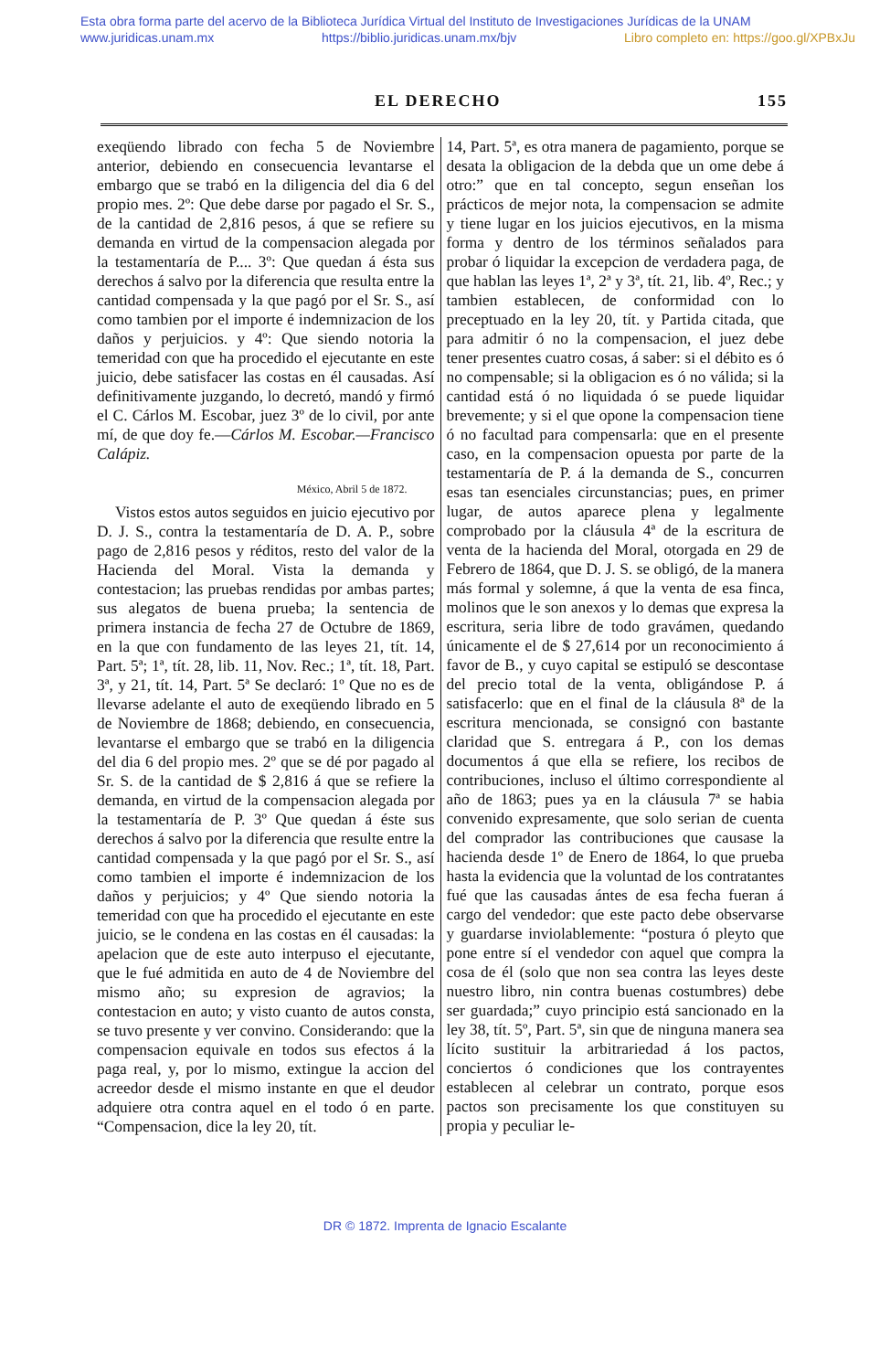Esta obra forma parte del acervo de la Biblioteca Jurídica Virtual del Instituto de Investigaciones Jurídicas de la UNAM
www.juridicas.unam.mx https://biblio.juridicas.unam.mx/bjv Libro completo en: https://goo.gl/XPBxJu
EL DERECHO 155
exeqüendo librado con fecha 5 de Noviembre anterior, debiendo en consecuencia levantarse el embargo que se trabó en la diligencia del dia 6 del propio mes. 2º: Que debe darse por pagado el Sr. S., de la cantidad de 2,816 pesos, á que se refiere su demanda en virtud de la compensacion alegada por la testamentaría de P.... 3º: Que quedan á ésta sus derechos á salvo por la diferencia que resulta entre la cantidad compensada y la que pagó por el Sr. S., así como tambien por el importe é indemnizacion de los daños y perjuicios. y 4º: Que siendo notoria la temeridad con que ha procedido el ejecutante en este juicio, debe satisfacer las costas en él causadas. Así definitivamente juzgando, lo decretó, mandó y firmó el C. Cárlos M. Escobar, juez 3º de lo civil, por ante mí, de que doy fe.—Cárlos M. Escobar.—Francisco Calápiz.
México, Abril 5 de 1872.
Vistos estos autos seguidos en juicio ejecutivo por D. J. S., contra la testamentaría de D. A. P., sobre pago de 2,816 pesos y réditos, resto del valor de la Hacienda del Moral. Vista la demanda y contestacion; las pruebas rendidas por ambas partes; sus alegatos de buena prueba; la sentencia de primera instancia de fecha 27 de Octubre de 1869, en la que con fundamento de las leyes 21, tít. 14, Part. 5ª; 1ª, tít. 28, lib. 11, Nov. Rec.; 1ª, tít. 18, Part. 3ª, y 21, tít. 14, Part. 5ª Se declaró: 1º Que no es de llevarse adelante el auto de exeqüendo librado en 5 de Noviembre de 1868; debiendo, en consecuencia, levantarse el embargo que se trabó en la diligencia del dia 6 del propio mes. 2º que se dé por pagado al Sr. S. de la cantidad de $ 2,816 á que se refiere la demanda, en virtud de la compensacion alegada por la testamentaría de P. 3º Que quedan á éste sus derechos á salvo por la diferencia que resulte entre la cantidad compensada y la que pagó por el Sr. S., así como tambien el importe é indemnizacion de los daños y perjuicios; y 4º Que siendo notoria la temeridad con que ha procedido el ejecutante en este juicio, se le condena en las costas en él causadas: la apelacion que de este auto interpuso el ejecutante, que le fué admitida en auto de 4 de Noviembre del mismo año; su expresion de agravios; la contestacion en auto; y visto cuanto de autos consta, se tuvo presente y ver convino. Considerando: que la compensacion equivale en todos sus efectos á la paga real, y, por lo mismo, extingue la accion del acreedor desde el mismo instante en que el deudor adquiere otra contra aquel en el todo ó en parte. “Compensacion, dice la ley 20, tít.
14, Part. 5ª, es otra manera de pagamiento, porque se desata la obligacion de la debda que un ome debe á otro:” que en tal concepto, segun enseñan los prácticos de mejor nota, la compensacion se admite y tiene lugar en los juicios ejecutivos, en la misma forma y dentro de los términos señalados para probar ó liquidar la excepcion de verdadera paga, de que hablan las leyes 1ª, 2ª y 3ª, tít. 21, lib. 4º, Rec.; y tambien establecen, de conformidad con lo preceptuado en la ley 20, tít. y Partida citada, que para admitir ó no la compensacion, el juez debe tener presentes cuatro cosas, á saber: si el débito es ó no compensable; si la obligacion es ó no válida; si la cantidad está ó no liquidada ó se puede liquidar brevemente; y si el que opone la compensacion tiene ó no facultad para compensarla: que en el presente caso, en la compensacion opuesta por parte de la testamentaría de P. á la demanda de S., concurren esas tan esenciales circunstancias; pues, en primer lugar, de autos aparece plena y legalmente comprobado por la cláusula 4ª de la escritura de venta de la hacienda del Moral, otorgada en 29 de Febrero de 1864, que D. J. S. se obligó, de la manera más formal y solemne, á que la venta de esa finca, molinos que le son anexos y lo demas que expresa la escritura, seria libre de todo gravámen, quedando únicamente el de $ 27,614 por un reconocimiento á favor de B., y cuyo capital se estipuló se descontase del precio total de la venta, obligándose P. á satisfacerlo: que en el final de la cláusula 8ª de la escritura mencionada, se consignó con bastante claridad que S. entregara á P., con los demas documentos á que ella se refiere, los recibos de contribuciones, incluso el último correspondiente al año de 1863; pues ya en la cláusula 7ª se habia convenido expresamente, que solo serian de cuenta del comprador las contribuciones que causase la hacienda desde 1º de Enero de 1864, lo que prueba hasta la evidencia que la voluntad de los contratantes fué que las causadas ántes de esa fecha fueran á cargo del vendedor: que este pacto debe observarse y guardarse inviolablemente: “postura ó pleyto que pone entre sí el vendedor con aquel que compra la cosa de él (solo que non sea contra las leyes deste nuestro libro, nin contra buenas costumbres) debe ser guardada;” cuyo principio está sancionado en la ley 38, tít. 5º, Part. 5ª, sin que de ninguna manera sea lícito sustituir la arbitrariedad á los pactos, conciertos ó condiciones que los contrayentes establecen al celebrar un contrato, porque esos pactos son precisamente los que constituyen su propia y peculiar le-
DR © 1872. Imprenta de Ignacio Escalante